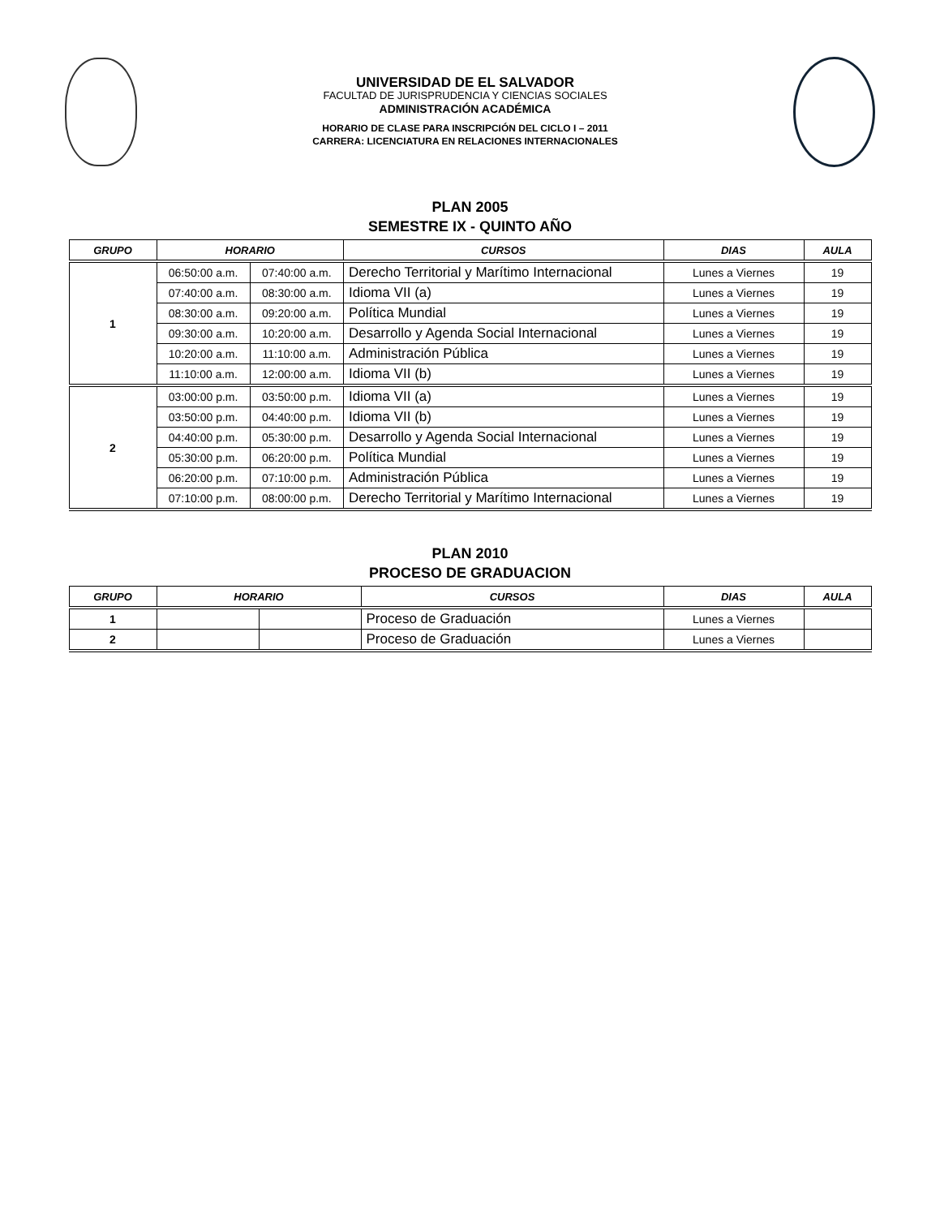UNIVERSIDAD DE EL SALVADOR
FACULTAD DE JURISPRUDENCIA Y CIENCIAS SOCIALES
ADMINISTRACIÓN ACADÉMICA
HORARIO DE CLASE PARA INSCRIPCIÓN DEL CICLO I – 2011
CARRERA: LICENCIATURA EN RELACIONES INTERNACIONALES
PLAN 2005
SEMESTRE IX - QUINTO AÑO
| GRUPO | HORARIO | | CURSOS | DIAS | AULA |
| --- | --- | --- | --- | --- | --- |
| 1 | 06:50:00 a.m. | 07:40:00 a.m. | Derecho Territorial y Marítimo Internacional | Lunes a Viernes | 19 |
| | 07:40:00 a.m. | 08:30:00 a.m. | Idioma VII (a) | Lunes a Viernes | 19 |
| | 08:30:00 a.m. | 09:20:00 a.m. | Política Mundial | Lunes a Viernes | 19 |
| | 09:30:00 a.m. | 10:20:00 a.m. | Desarrollo y Agenda Social Internacional | Lunes a Viernes | 19 |
| | 10:20:00 a.m. | 11:10:00 a.m. | Administración Pública | Lunes a Viernes | 19 |
| | 11:10:00 a.m. | 12:00:00 a.m. | Idioma VII (b) | Lunes a Viernes | 19 |
| 2 | 03:00:00 p.m. | 03:50:00 p.m. | Idioma VII (a) | Lunes a Viernes | 19 |
| | 03:50:00 p.m. | 04:40:00 p.m. | Idioma VII (b) | Lunes a Viernes | 19 |
| | 04:40:00 p.m. | 05:30:00 p.m. | Desarrollo y Agenda Social Internacional | Lunes a Viernes | 19 |
| | 05:30:00 p.m. | 06:20:00 p.m. | Política Mundial | Lunes a Viernes | 19 |
| | 06:20:00 p.m. | 07:10:00 p.m. | Administración Pública | Lunes a Viernes | 19 |
| | 07:10:00 p.m. | 08:00:00 p.m. | Derecho Territorial y Marítimo Internacional | Lunes a Viernes | 19 |
PLAN 2010
PROCESO DE GRADUACION
| GRUPO | HORARIO | | CURSOS | DIAS | AULA |
| --- | --- | --- | --- | --- | --- |
| 1 | | | Proceso de Graduación | Lunes a Viernes | |
| 2 | | | Proceso de Graduación | Lunes a Viernes | |